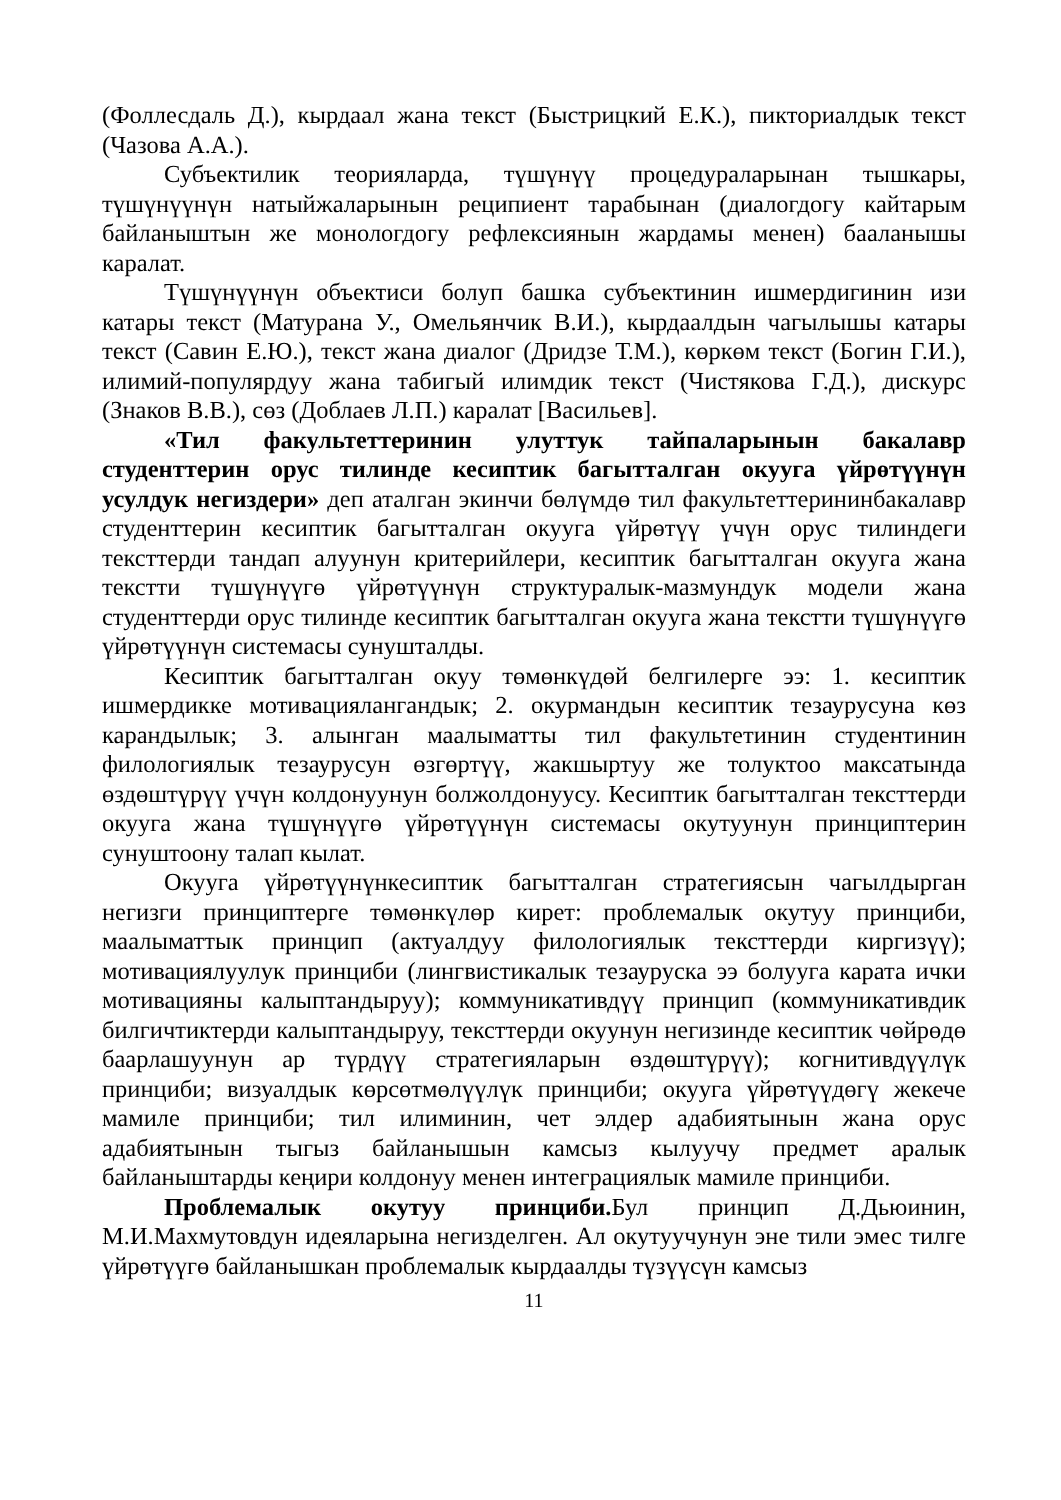(Фоллесдаль Д.), кырдаал жана текст (Быстрицкий Е.К.), пикториалдык текст (Чазова А.А.).
Субъектилик теорияларда, түшүнүү процедураларынан тышкары, түшүнүүнүн натыйжаларынын реципиент тарабынан (диалогдогу кайтарым байланыштын же монологдогу рефлексиянын жардамы менен) бааланышы каралат.
Түшүнүүнүн объектиси болуп башка субъектинин ишмердигинин изи катары текст (Матурана У., Омельянчик В.И.), кырдаалдын чагылышы катары текст (Савин Е.Ю.), текст жана диалог (Дридзе Т.М.), көркөм текст (Богин Г.И.), илимий-популярдуу жана табигый илимдик текст (Чистякова Г.Д.), дискурс (Знаков В.В.), сөз (Доблаев Л.П.) каралат [Васильев].
«Тил факультеттеринин улуттук тайпаларынын бакалавр студенттерин орус тилинде кесиптик багытталган окууга үйрөтүүнүн усулдук негиздери» деп аталган экинчи бөлүмдө тил факультеттерининбакалавр студенттерин кесиптик багытталган окууга үйрөтүү үчүн орус тилиндеги тексттерди тандап алуунун критерийлери, кесиптик багытталган окууга жана текстти түшүнүүгө үйрөтүүнүн структуралык-мазмундук модели жана студенттерди орус тилинде кесиптик багытталган окууга жана текстти түшүнүүгө үйрөтүүнүн системасы сунушталды.
Кесиптик багытталган окуу төмөнкүдөй белгилерге ээ: 1. кесиптик ишмердикке мотивациялангандык; 2. окурмандын кесиптик тезаурусуна көз карандылык; 3. алынган маалыматты тил факультетинин студентинин филологиялык тезаурусун өзгөртүү, жакшыртуу же толуктоо максатында өздөштүрүү үчүн колдонуунун болжолдонуусу. Кесиптик багытталган тексттерди окууга жана түшүнүүгө үйрөтүүнүн системасы окутуунун принциптерин сунуштоону талап кылат.
Окууга үйрөтүүнүнкесиптик багытталган стратегиясын чагылдырган негизги принциптерге төмөнкүлөр кирет: проблемалык окутуу принциби, маалыматтык принцип (актуалдуу филологиялык тексттерди киргизүү); мотивациялуулук принциби (лингвистикалык тезауруска ээ болууга карата ички мотивацияны калыптандыруу); коммуникативдүү принцип (коммуникативдик билгичтиктерди калыптандыруу, тексттерди окуунун негизинде кесиптик чөйрөдө баарлашуунун ар түрдүү стратегияларын өздөштүрүү); когнитивдүүлүк принциби; визуалдык көрсөтмөлүүлүк принциби; окууга үйрөтүүдөгү жекече мамиле принциби; тил илиминин, чет элдер адабиятынын жана орус адабиятынын тыгыз байланышын камсыз кылуучу предмет аралык байланыштарды кеңири колдонуу менен интеграциялык мамиле принциби.
Проблемалык окутуу принциби. Бул принцип Д.Дьюинин, М.И.Махмутовдун идеяларына негизделген. Ал окутуучунун эне тили эмес тилге үйрөтүүгө байланышкан проблемалык кырдаалды түзүүсүн камсыз
11